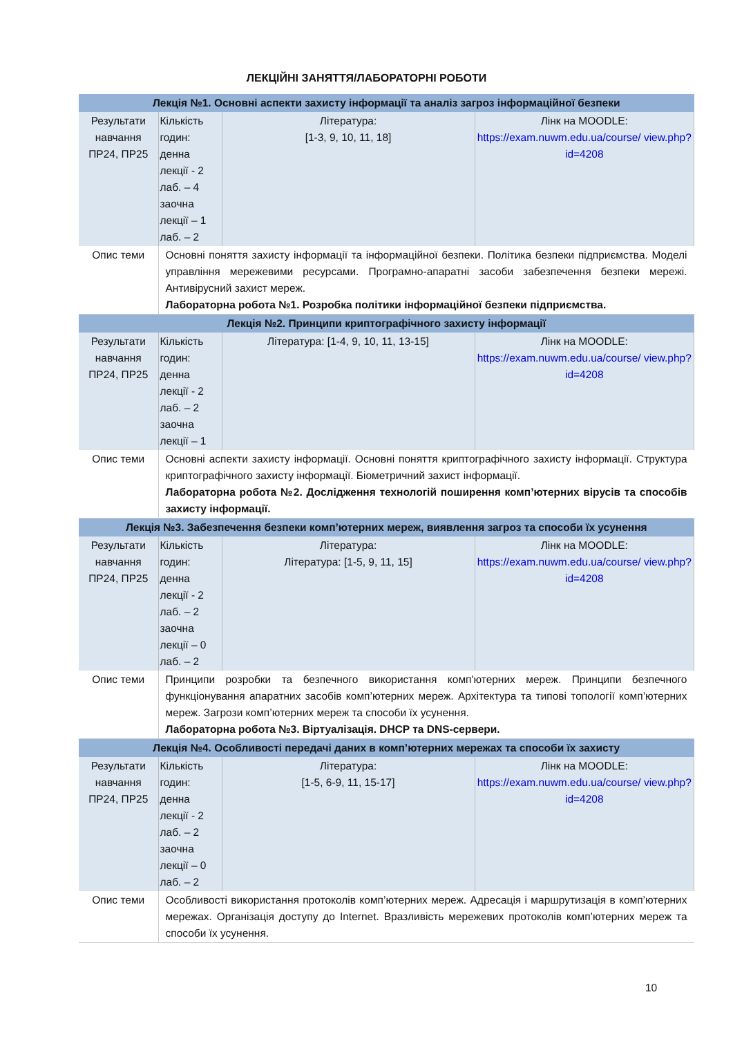ЛЕКЦІЙНІ ЗАНЯТТЯ/ЛАБОРАТОРНІ РОБОТИ
| Лекція №1. Основні аспекти захисту інформації та аналіз загроз інформаційної безпеки | | | |
| Результати навчання ПР24, ПР25 | Кількість годин: денна лекції - 2 лаб. – 4 заочна лекції – 1 лаб. – 2 | Література: [1-3, 9, 10, 11, 18] | Лінк на MOODLE: https://exam.nuwm.edu.ua/course/ view.php?id=4208 |
| Опис теми | Основні поняття захисту інформації та інформаційної безпеки. Політика безпеки підприємства. Моделі управління мережевими ресурсами. Програмно-апаратні засоби забезпечення безпеки мережі. Антивірусний захист мереж. Лабораторна робота №1. Розробка політики інформаційної безпеки підприємства. | | |
| Лекція №2. Принципи криптографічного захисту інформації | | | |
| Результати навчання ПР24, ПР25 | Кількість годин: денна лекції - 2 лаб. – 2 заочна лекції – 1 | Література: [1-4, 9, 10, 11, 13-15] | Лінк на MOODLE: https://exam.nuwm.edu.ua/course/ view.php?id=4208 |
| Опис теми | Основні аспекти захисту інформації. Основні поняття криптографічного захисту інформації. Структура криптографічного захисту інформації. Біометричний захист інформації. Лабораторна робота №2. Дослідження технологій поширення комп’ютерних вірусів та способів захисту інформації. | | |
| Лекція №3. Забезпечення безпеки комп’ютерних мереж, виявлення загроз та способи їх усунення | | | |
| Результати навчання ПР24, ПР25 | Кількість годин: денна лекції - 2 лаб. – 2 заочна лекції – 0 лаб. – 2 | Література: Література: [1-5, 9, 11, 15] | Лінк на MOODLE: https://exam.nuwm.edu.ua/course/ view.php?id=4208 |
| Опис теми | Принципи розробки та безпечного використання комп'ютерних мереж. Принципи безпечного функціонування апаратних засобів комп’ютерних мереж. Архітектура та типові топології комп’ютерних мереж. Загрози комп’ютерних мереж та способи їх усунення. Лабораторна робота №3. Віртуалізація. DHCP та DNS-сервери. | | |
| Лекція №4. Особливості передачі даних в комп’ютерних мережах та способи їх захисту | | | |
| Результати навчання ПР24, ПР25 | Кількість годин: денна лекції - 2 лаб. – 2 заочна лекції – 0 лаб. – 2 | Література: [1-5, 6-9, 11, 15-17] | Лінк на MOODLE: https://exam.nuwm.edu.ua/course/ view.php?id=4208 |
| Опис теми | Особливості використання протоколів комп’ютерних мереж. Адресація і маршрутизація в комп’ютерних мережах. Організація доступу до Internet. Вразливість мережевих протоколів комп’ютерних мереж та способи їх усунення. | | |
10